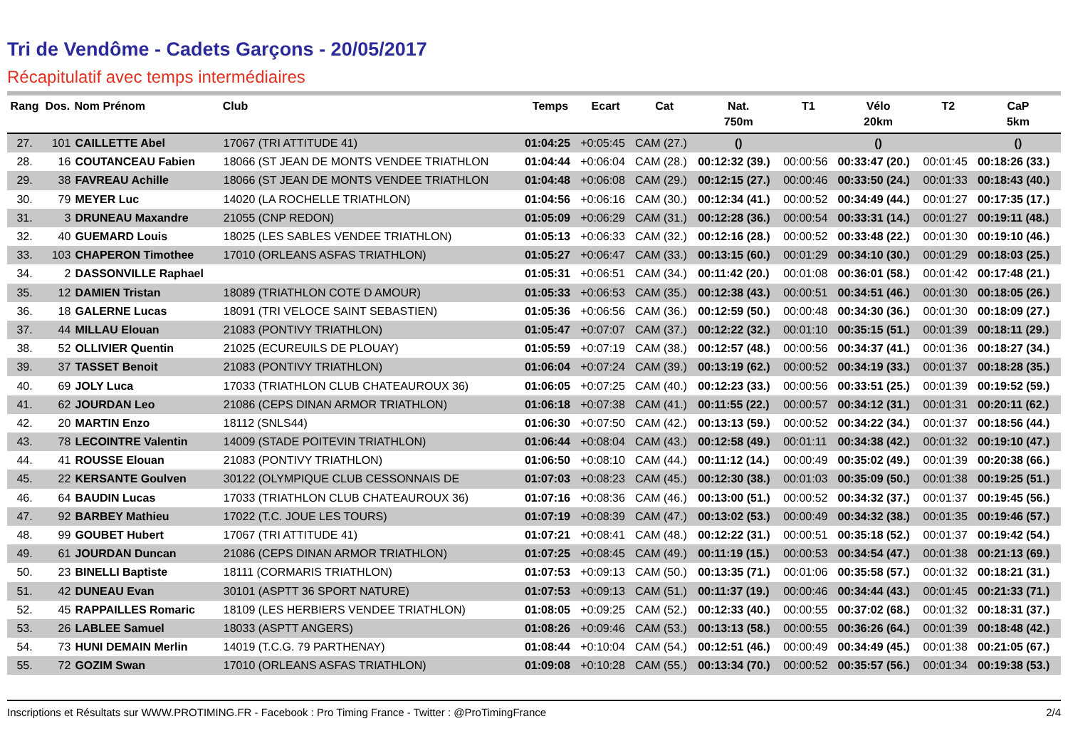Tri de Vendôme - Cadets Garçons - 20/05/2017
Récapitulatif avec temps intermédiaires
| Rang | Dos. | Nom Prénom | Club | Temps | Ecart | Cat | Nat. 750m | T1 | Vélo 20km | T2 | CaP 5km |
| --- | --- | --- | --- | --- | --- | --- | --- | --- | --- | --- | --- |
| 27. | 101 | CAILLETTE Abel | 17067 (TRI ATTITUDE 41) | 01:04:25 | +0:05:45 | CAM (27.) | () | | () | | () |
| 28. | 16 | COUTANCEAU Fabien | 18066 (ST JEAN DE MONTS VENDEE TRIATHLON | 01:04:44 | +0:06:04 | CAM (28.) | 00:12:32 (39.) | 00:00:56 | 00:33:47 (20.) | 00:01:45 | 00:18:26 (33.) |
| 29. | 38 | FAVREAU Achille | 18066 (ST JEAN DE MONTS VENDEE TRIATHLON | 01:04:48 | +0:06:08 | CAM (29.) | 00:12:15 (27.) | 00:00:46 | 00:33:50 (24.) | 00:01:33 | 00:18:43 (40.) |
| 30. | 79 | MEYER Luc | 14020 (LA ROCHELLE TRIATHLON) | 01:04:56 | +0:06:16 | CAM (30.) | 00:12:34 (41.) | 00:00:52 | 00:34:49 (44.) | 00:01:27 | 00:17:35 (17.) |
| 31. | 3 | DRUNEAU Maxandre | 21055 (CNP REDON) | 01:05:09 | +0:06:29 | CAM (31.) | 00:12:28 (36.) | 00:00:54 | 00:33:31 (14.) | 00:01:27 | 00:19:11 (48.) |
| 32. | 40 | GUEMARD Louis | 18025 (LES SABLES VENDEE TRIATHLON) | 01:05:13 | +0:06:33 | CAM (32.) | 00:12:16 (28.) | 00:00:52 | 00:33:48 (22.) | 00:01:30 | 00:19:10 (46.) |
| 33. | 103 | CHAPERON Timothee | 17010 (ORLEANS ASFAS TRIATHLON) | 01:05:27 | +0:06:47 | CAM (33.) | 00:13:15 (60.) | 00:01:29 | 00:34:10 (30.) | 00:01:29 | 00:18:03 (25.) |
| 34. | 2 | DASSONVILLE Raphael | | 01:05:31 | +0:06:51 | CAM (34.) | 00:11:42 (20.) | 00:01:08 | 00:36:01 (58.) | 00:01:42 | 00:17:48 (21.) |
| 35. | 12 | DAMIEN Tristan | 18089 (TRIATHLON COTE D AMOUR) | 01:05:33 | +0:06:53 | CAM (35.) | 00:12:38 (43.) | 00:00:51 | 00:34:51 (46.) | 00:01:30 | 00:18:05 (26.) |
| 36. | 18 | GALERNE Lucas | 18091 (TRI VELOCE SAINT SEBASTIEN) | 01:05:36 | +0:06:56 | CAM (36.) | 00:12:59 (50.) | 00:00:48 | 00:34:30 (36.) | 00:01:30 | 00:18:09 (27.) |
| 37. | 44 | MILLAU Elouan | 21083 (PONTIVY TRIATHLON) | 01:05:47 | +0:07:07 | CAM (37.) | 00:12:22 (32.) | 00:01:10 | 00:35:15 (51.) | 00:01:39 | 00:18:11 (29.) |
| 38. | 52 | OLLIVIER Quentin | 21025 (ECUREUILS DE PLOUAY) | 01:05:59 | +0:07:19 | CAM (38.) | 00:12:57 (48.) | 00:00:56 | 00:34:37 (41.) | 00:01:36 | 00:18:27 (34.) |
| 39. | 37 | TASSET Benoit | 21083 (PONTIVY TRIATHLON) | 01:06:04 | +0:07:24 | CAM (39.) | 00:13:19 (62.) | 00:00:52 | 00:34:19 (33.) | 00:01:37 | 00:18:28 (35.) |
| 40. | 69 | JOLY Luca | 17033 (TRIATHLON CLUB CHATEAUROUX 36) | 01:06:05 | +0:07:25 | CAM (40.) | 00:12:23 (33.) | 00:00:56 | 00:33:51 (25.) | 00:01:39 | 00:19:52 (59.) |
| 41. | 62 | JOURDAN Leo | 21086 (CEPS DINAN ARMOR TRIATHLON) | 01:06:18 | +0:07:38 | CAM (41.) | 00:11:55 (22.) | 00:00:57 | 00:34:12 (31.) | 00:01:31 | 00:20:11 (62.) |
| 42. | 20 | MARTIN Enzo | 18112 (SNLS44) | 01:06:30 | +0:07:50 | CAM (42.) | 00:13:13 (59.) | 00:00:52 | 00:34:22 (34.) | 00:01:37 | 00:18:56 (44.) |
| 43. | 78 | LECOINTRE Valentin | 14009 (STADE POITEVIN TRIATHLON) | 01:06:44 | +0:08:04 | CAM (43.) | 00:12:58 (49.) | 00:01:11 | 00:34:38 (42.) | 00:01:32 | 00:19:10 (47.) |
| 44. | 41 | ROUSSE Elouan | 21083 (PONTIVY TRIATHLON) | 01:06:50 | +0:08:10 | CAM (44.) | 00:11:12 (14.) | 00:00:49 | 00:35:02 (49.) | 00:01:39 | 00:20:38 (66.) |
| 45. | 22 | KERSANTE Goulven | 30122 (OLYMPIQUE CLUB CESSONNAIS DE | 01:07:03 | +0:08:23 | CAM (45.) | 00:12:30 (38.) | 00:01:03 | 00:35:09 (50.) | 00:01:38 | 00:19:25 (51.) |
| 46. | 64 | BAUDIN Lucas | 17033 (TRIATHLON CLUB CHATEAUROUX 36) | 01:07:16 | +0:08:36 | CAM (46.) | 00:13:00 (51.) | 00:00:52 | 00:34:32 (37.) | 00:01:37 | 00:19:45 (56.) |
| 47. | 92 | BARBEY Mathieu | 17022 (T.C. JOUE LES TOURS) | 01:07:19 | +0:08:39 | CAM (47.) | 00:13:02 (53.) | 00:00:49 | 00:34:32 (38.) | 00:01:35 | 00:19:46 (57.) |
| 48. | 99 | GOUBET Hubert | 17067 (TRI ATTITUDE 41) | 01:07:21 | +0:08:41 | CAM (48.) | 00:12:22 (31.) | 00:00:51 | 00:35:18 (52.) | 00:01:37 | 00:19:42 (54.) |
| 49. | 61 | JOURDAN Duncan | 21086 (CEPS DINAN ARMOR TRIATHLON) | 01:07:25 | +0:08:45 | CAM (49.) | 00:11:19 (15.) | 00:00:53 | 00:34:54 (47.) | 00:01:38 | 00:21:13 (69.) |
| 50. | 23 | BINELLI Baptiste | 18111 (CORMARIS TRIATHLON) | 01:07:53 | +0:09:13 | CAM (50.) | 00:13:35 (71.) | 00:01:06 | 00:35:58 (57.) | 00:01:32 | 00:18:21 (31.) |
| 51. | 42 | DUNEAU Evan | 30101 (ASPTT 36 SPORT NATURE) | 01:07:53 | +0:09:13 | CAM (51.) | 00:11:37 (19.) | 00:00:46 | 00:34:44 (43.) | 00:01:45 | 00:21:33 (71.) |
| 52. | 45 | RAPPAILLES Romaric | 18109 (LES HERBIERS VENDEE TRIATHLON) | 01:08:05 | +0:09:25 | CAM (52.) | 00:12:33 (40.) | 00:00:55 | 00:37:02 (68.) | 00:01:32 | 00:18:31 (37.) |
| 53. | 26 | LABLEE Samuel | 18033 (ASPTT ANGERS) | 01:08:26 | +0:09:46 | CAM (53.) | 00:13:13 (58.) | 00:00:55 | 00:36:26 (64.) | 00:01:39 | 00:18:48 (42.) |
| 54. | 73 | HUNI DEMAIN Merlin | 14019 (T.C.G. 79 PARTHENAY) | 01:08:44 | +0:10:04 | CAM (54.) | 00:12:51 (46.) | 00:00:49 | 00:34:49 (45.) | 00:01:38 | 00:21:05 (67.) |
| 55. | 72 | GOZIM Swan | 17010 (ORLEANS ASFAS TRIATHLON) | 01:09:08 | +0:10:28 | CAM (55.) | 00:13:34 (70.) | 00:00:52 | 00:35:57 (56.) | 00:01:34 | 00:19:38 (53.) |
Inscriptions et Résultats sur WWW.PROTIMING.FR - Facebook : Pro Timing France - Twitter : @ProTimingFrance 2/4